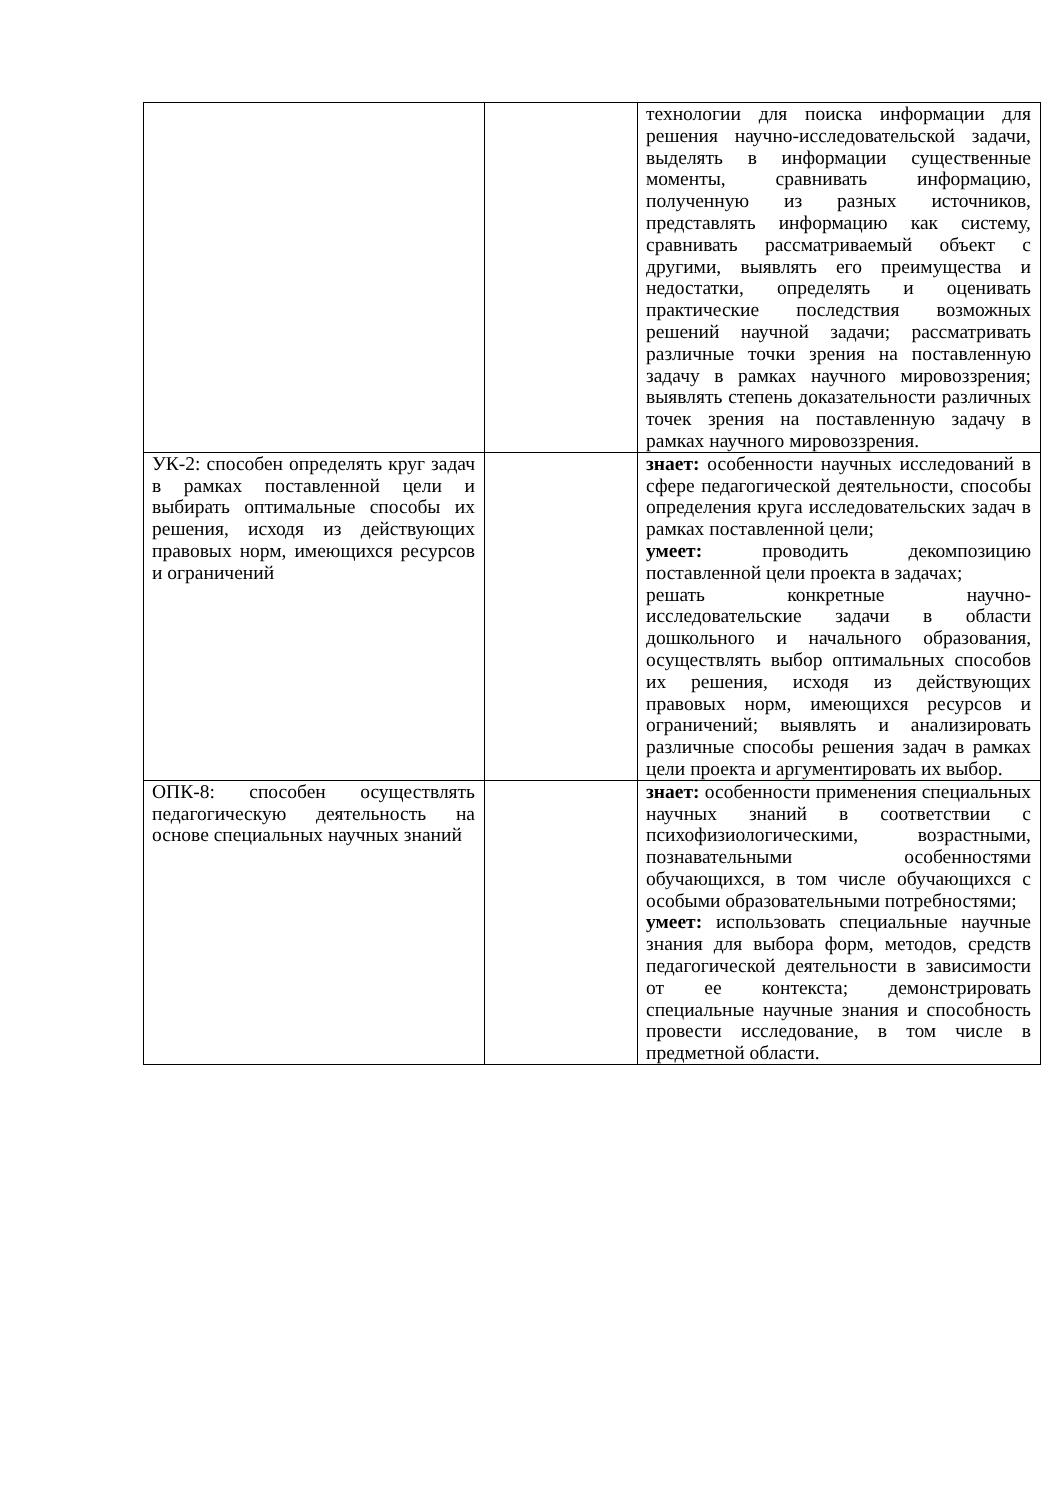| | | технологии для поиска информации для решения научно-исследовательской задачи, выделять в информации существенные моменты, сравнивать информацию, полученную из разных источников, представлять информацию как систему, сравнивать рассматриваемый объект с другими, выявлять его преимущества и недостатки, определять и оценивать практические последствия возможных решений научной задачи; рассматривать различные точки зрения на поставленную задачу в рамках научного мировоззрения; выявлять степень доказательности различных точек зрения на поставленную задачу в рамках научного мировоззрения. |
| УК-2: способен определять круг задач в рамках поставленной цели и выбирать оптимальные способы их решения, исходя из действующих правовых норм, имеющихся ресурсов и ограничений | | знает: особенности научных исследований в сфере педагогической деятельности, способы определения круга исследовательских задач в рамках поставленной цели; умеет: проводить декомпозицию поставленной цели проекта в задачах; решать конкретные научно-исследовательские задачи в области дошкольного и начального образования, осуществлять выбор оптимальных способов их решения, исходя из действующих правовых норм, имеющихся ресурсов и ограничений; выявлять и анализировать различные способы решения задач в рамках цели проекта и аргументировать их выбор. |
| ОПК-8: способен осуществлять педагогическую деятельность на основе специальных научных знаний | | знает: особенности применения специальных научных знаний в соответствии с психофизиологическими, возрастными, познавательными особенностями обучающихся, в том числе обучающихся с особыми образовательными потребностями; умеет: использовать специальные научные знания для выбора форм, методов, средств педагогической деятельности в зависимости от ее контекста; демонстрировать специальные научные знания и способность провести исследование, в том числе в предметной области. |